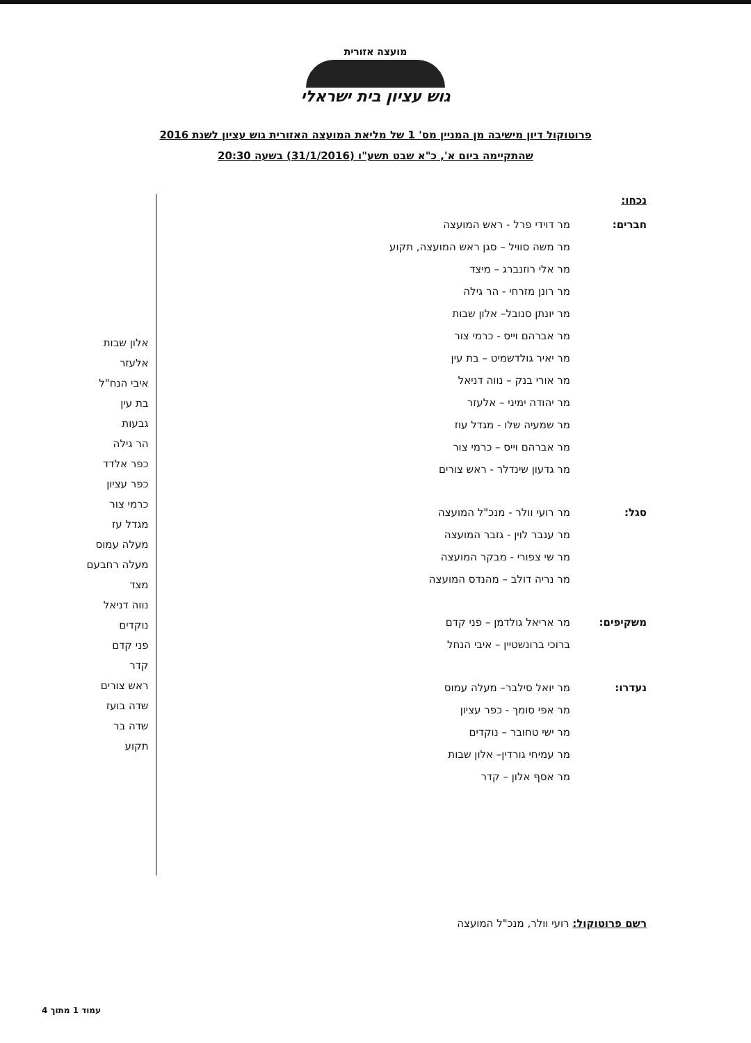מועצה אזורית
גוש עציון בית ישראלי
פרוטוקול דיון מישיבה מן המניין מס' 1 של מליאת המועצה האזורית גוש עציון לשנת 2016
שהתקיימה ביום א', כ"א שבט תשע"ו (31/1/2016) בשעה 20:30
נכחו:
חברים: מר דוידי פרל - ראש המועצה
מר משה סוויל – סגן ראש המועצה, תקוע
מר אלי רוזנברג – מיצד
מר רונן מזרחי - הר גילה
מר יונתן סנובל– אלון שבות
מר אברהם וייס - כרמי צור
מר יאיר גולדשמיט – בת עין
מר אורי בנק – נווה דניאל
מר יהודה ימיני – אלעזר
מר שמעיה שלו - מגדל עוז
מר אברהם וייס – כרמי צור
מר גדעון שינדלר - ראש צורים
סגל: מר רועי וולר - מנכ"ל המועצה
מר ענבר לוין - גזבר המועצה
מר שי צפורי - מבקר המועצה
מר נריה דולב – מהנדס המועצה
משקיפים: מר אריאל גולדמן – פני קדם
ברוכי ברונשטיין – איבי הנחל
נעדרו: מר יואל סילבר– מעלה עמוס
מר אפי סומך - כפר עציון
מר ישי טחובר – נוקדים
מר עמיחי גורדין– אלון שבות
מר אסף אלון – קדר
אלון שבות
אלעזר
איבי הנח"ל
בת עין
גבעות
הר גילה
כפר אלדד
כפר עציון
כרמי צור
מגדל עז
מעלה עמוס
מעלה רחבעם
מצד
נווה דניאל
נוקדים
פני קדם
קדר
ראש צורים
שדה בועז
שדה בר
תקוע
רשם פרוטוקול: רועי וולר, מנכ"ל המועצה
עמוד 1 מתוך 4